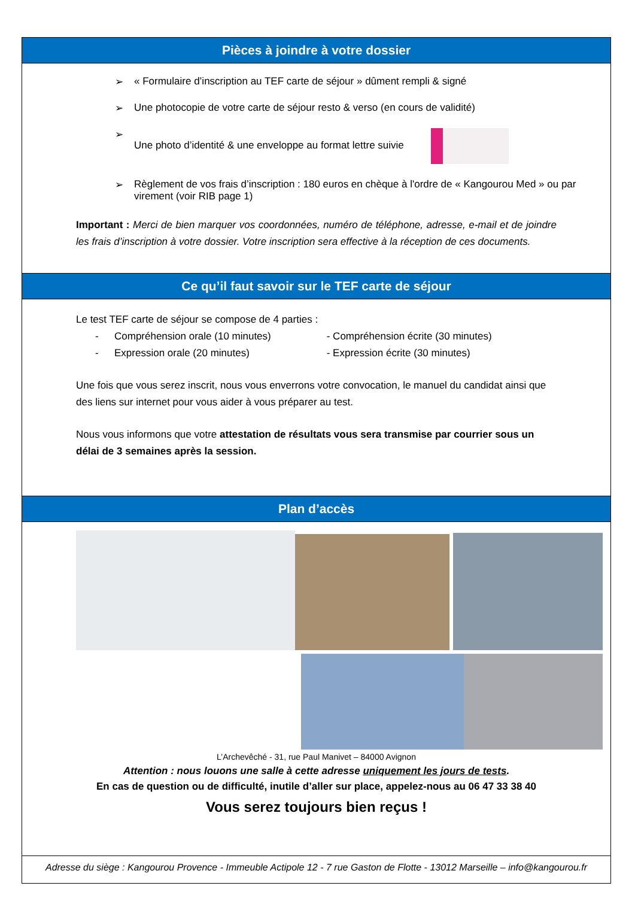Pièces à joindre à votre dossier
➢ « Formulaire d’inscription au TEF carte de séjour » dûment rempli & signé
➢ Une photocopie de votre carte de séjour resto & verso (en cours de validité)
➢ Une photo d’identité & une enveloppe au format lettre suivie
➢ Règlement de vos frais d’inscription : 180 euros en chèque à l'ordre de « Kangourou Med » ou par virement (voir RIB page 1)
Important : Merci de bien marquer vos coordonnées, numéro de téléphone, adresse, e-mail et de joindre les frais d’inscription à votre dossier. Votre inscription sera effective à la réception de ces documents.
Ce qu’il faut savoir sur le TEF carte de séjour
Le test TEF carte de séjour se compose de 4 parties :
- Compréhension orale (10 minutes) - Compréhension écrite (30 minutes)
- Expression orale (20 minutes) - Expression écrite (30 minutes)
Une fois que vous serez inscrit, nous vous enverrons votre convocation, le manuel du candidat ainsi que des liens sur internet pour vous aider à vous préparer au test.
Nous vous informons que votre attestation de résultats vous sera transmise par courrier sous un délai de 3 semaines après la session.
Plan d’accès
L’Archevêché - 31, rue Paul Manivet – 84000 Avignon
Attention : nous louons une salle à cette adresse uniquement les jours de tests.
En cas de question ou de difficulté, inutile d’aller sur place, appelez-nous au 06 47 33 38 40
Vous serez toujours bien reçus !
Adresse du siège : Kangourou Provence - Immeuble Actipole 12 - 7 rue Gaston de Flotte - 13012 Marseille – info@kangourou.fr